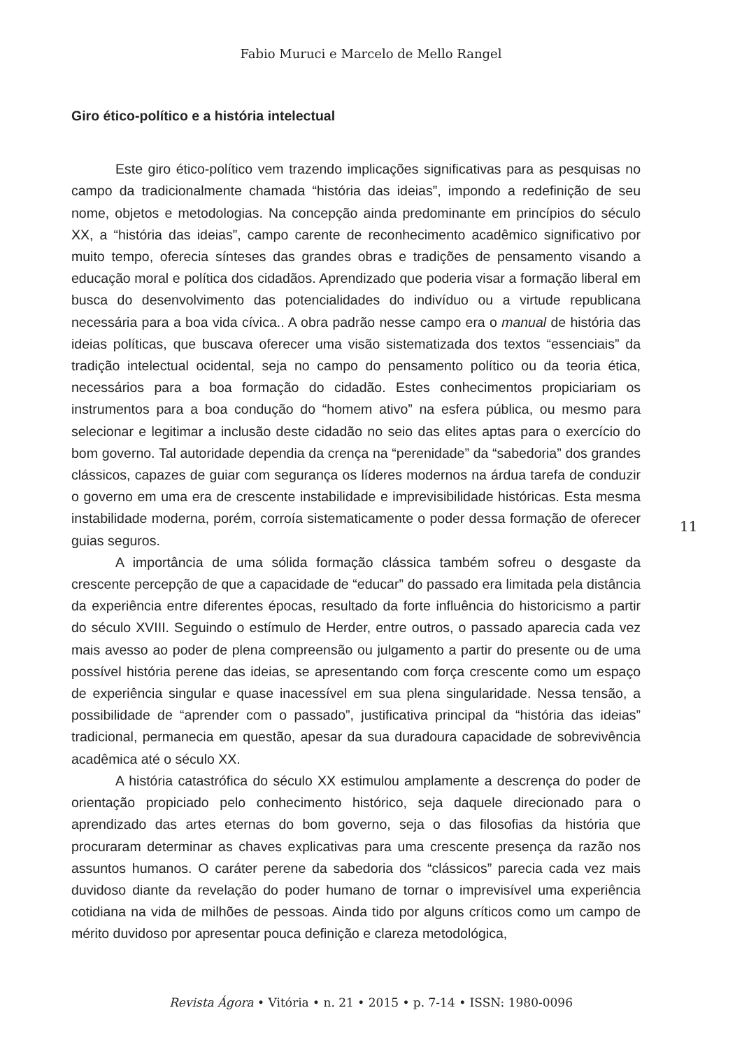Fabio Muruci e Marcelo de Mello Rangel
Giro ético-político e a história intelectual
Este giro ético-político vem trazendo implicações significativas para as pesquisas no campo da tradicionalmente chamada “história das ideias”, impondo a redefinição de seu nome, objetos e metodologias. Na concepção ainda predominante em princípios do século XX, a “história das ideias”, campo carente de reconhecimento acadêmico significativo por muito tempo, oferecia sínteses das grandes obras e tradições de pensamento visando a educação moral e política dos cidadãos. Aprendizado que poderia visar a formação liberal em busca do desenvolvimento das potencialidades do indivíduo ou a virtude republicana necessária para a boa vida cívica.. A obra padrão nesse campo era o manual de história das ideias políticas, que buscava oferecer uma visão sistematizada dos textos “essenciais” da tradição intelectual ocidental, seja no campo do pensamento político ou da teoria ética, necessários para a boa formação do cidadão. Estes conhecimentos propiciariam os instrumentos para a boa condução do “homem ativo” na esfera pública, ou mesmo para selecionar e legitimar a inclusão deste cidadão no seio das elites aptas para o exercício do bom governo. Tal autoridade dependia da crença na “perenidade” da “sabedoria” dos grandes clássicos, capazes de guiar com segurança os líderes modernos na árdua tarefa de conduzir o governo em uma era de crescente instabilidade e imprevisibilidade históricas. Esta mesma instabilidade moderna, porém, corroía sistematicamente o poder dessa formação de oferecer guias seguros.
A importância de uma sólida formação clássica também sofreu o desgaste da crescente percepção de que a capacidade de “educar” do passado era limitada pela distância da experiência entre diferentes épocas, resultado da forte influência do historicismo a partir do século XVIII. Seguindo o estímulo de Herder, entre outros, o passado aparecia cada vez mais avesso ao poder de plena compreensão ou julgamento a partir do presente ou de uma possível história perene das ideias, se apresentando com força crescente como um espaço de experiência singular e quase inacessível em sua plena singularidade. Nessa tensão, a possibilidade de “aprender com o passado”, justificativa principal da “história das ideias” tradicional, permanecia em questão, apesar da sua duradoura capacidade de sobrevivência acadêmica até o século XX.
A história catastrófica do século XX estimulou amplamente a descrença do poder de orientação propiciado pelo conhecimento histórico, seja daquele direcionado para o aprendizado das artes eternas do bom governo, seja o das filosofias da história que procuraram determinar as chaves explicativas para uma crescente presença da razão nos assuntos humanos. O caráter perene da sabedoria dos “clássicos” parecia cada vez mais duvidoso diante da revelação do poder humano de tornar o imprevisível uma experiência cotidiana na vida de milhões de pessoas. Ainda tido por alguns críticos como um campo de mérito duvidoso por apresentar pouca definição e clareza metodológica,
11
Revista Ágora • Vitória • n. 21 • 2015 • p. 7-14 • ISSN: 1980-0096